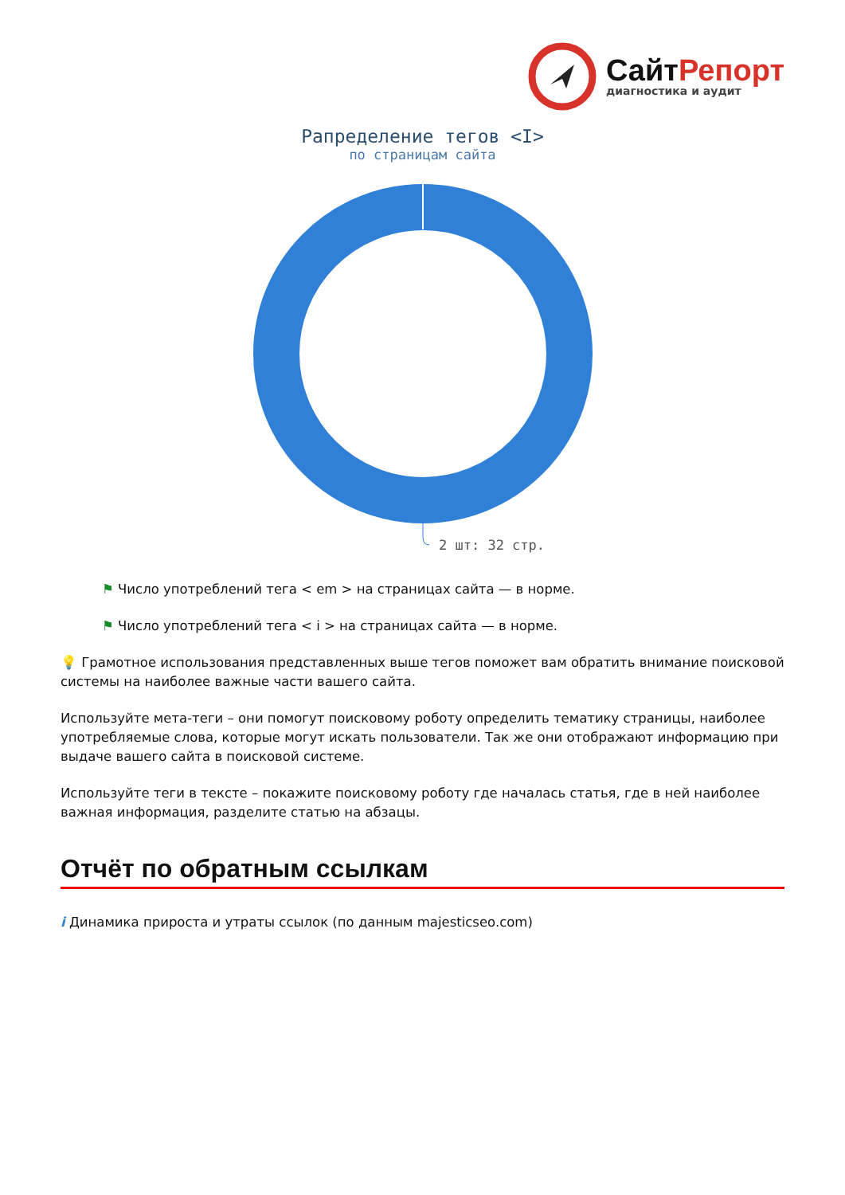СайтРепорт
диагностика и аудит
Рапределение тегов <I>
по страницам сайта
2 шт: 32 стр.
⚑ Число употреблений тега < em > на страницах сайта — в норме.
⚑ Число употреблений тега < i > на страницах сайта — в норме.
💡 Грамотное использования представленных выше тегов поможет вам обратить внимание поисковой системы на наиболее важные части вашего сайта.
Используйте мета-теги – они помогут поисковому роботу определить тематику страницы, наиболее употребляемые слова, которые могут искать пользователи. Так же они отображают информацию при выдаче вашего сайта в поисковой системе.
Используйте теги в тексте – покажите поисковому роботу где началась статья, где в ней наиболее важная информация, разделите статью на абзацы.
Отчёт по обратным ссылкам
i Динамика прироста и утраты ссылок (по данным majesticseo.com)